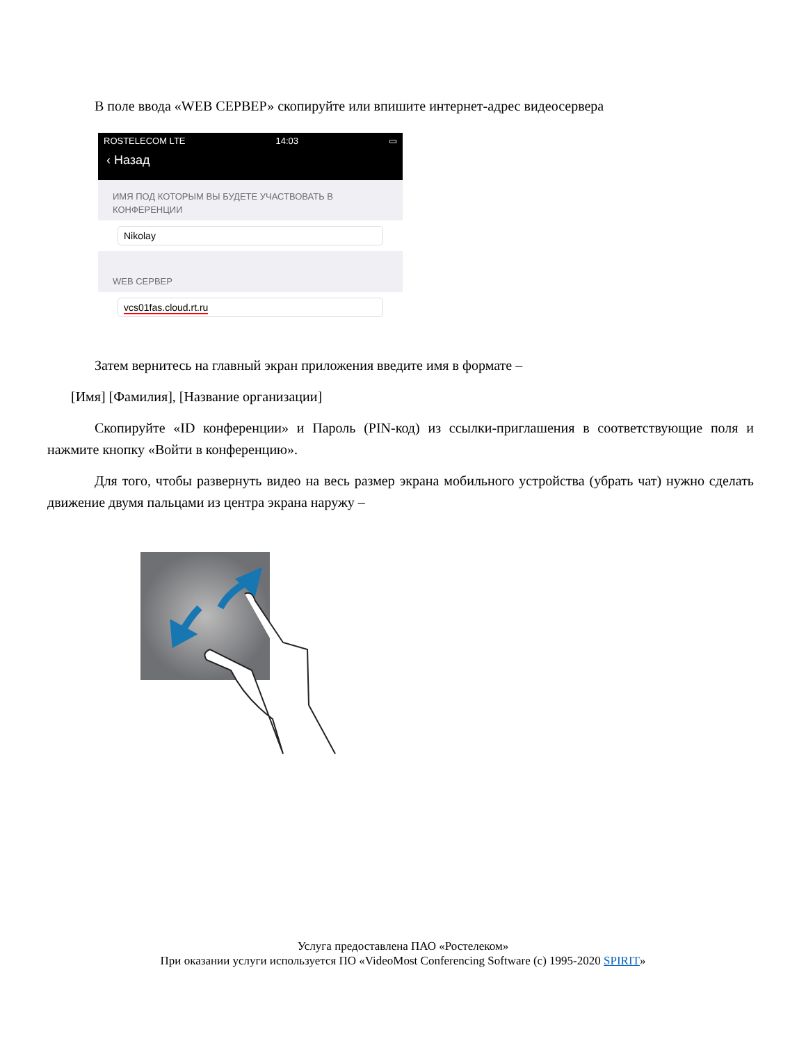В поле ввода «WEB СЕРВЕР» скопируйте или впишите интернет-адрес видеосервера
ROSTELECOM LTE 14:03 ▭
‹ Назад
ИМЯ ПОД КОТОРЫМ ВЫ БУДЕТЕ УЧАСТВОВАТЬ В КОНФЕРЕНЦИИ
Nikolay
WEB СЕРВЕР
vcs01fas.cloud.rt.ru
Затем вернитесь на главный экран приложения введите имя в формате –
[Имя] [Фамилия], [Название организации]
Скопируйте «ID конференции» и Пароль (PIN-код) из ссылки-приглашения в соответствующие поля и нажмите кнопку «Войти в конференцию».
Для того, чтобы развернуть видео на весь размер экрана мобильного устройства (убрать чат) нужно сделать движение двумя пальцами из центра экрана наружу –
Услуга предоставлена ПАО «Ростелеком»
При оказании услуги используется ПО «VideoMost Conferencing Software (c) 1995-2020 SPIRIT»